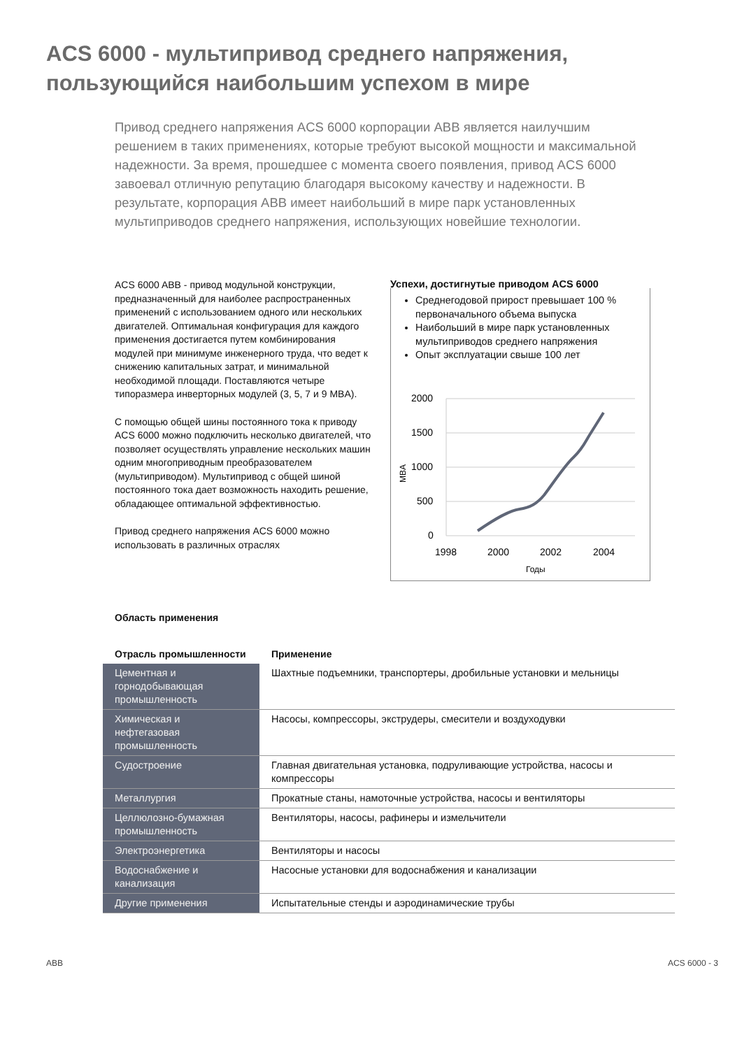ACS 6000 - мультипривод среднего напряжения,
пользующийся наибольшим успехом в мире
Привод среднего напряжения ACS 6000 корпорации ABB является наилучшим решением в таких применениях, которые требуют высокой мощности и максимальной надежности. За время, прошедшее с момента своего появления, привод ACS 6000 завоевал отличную репутацию благодаря высокому качеству и надежности. В результате, корпорация ABB имеет наибольший в мире парк установленных мультиприводов среднего напряжения, использующих новейшие технологии.
ACS 6000 ABB - привод модульной конструкции, предназначенный для наиболее распространенных применений с использованием одного или нескольких двигателей. Оптимальная конфигурация для каждого применения достигается путем комбинирования модулей при минимуме инженерного труда, что ведет к снижению капитальных затрат, и минимальной необходимой площади. Поставляются четыре типоразмера инверторных модулей (3, 5, 7 и 9 MBA).
С помощью общей шины постоянного тока к приводу ACS 6000 можно подключить несколько двигателей, что позволяет осуществлять управление нескольких машин одним многоприводным преобразователем (мультиприводом). Мультипривод с общей шиной постоянного тока дает возможность находить решение, обладающее оптимальной эффективностью.
Привод среднего напряжения ACS 6000 можно использовать в различных отраслях
Успехи, достигнутые приводом ACS 6000
Среднегодовой прирост превышает 100 % первоначального объема выпуска
Наибольший в мире парк установленных мультиприводов среднего напряжения
Опыт эксплуатации свыше 100 лет
2000
1500
1000
500
0
1998
2000
2002
2004
Годы
MBA
Область применения
| Отрасль промышленности | Применение |
| --- | --- |
| Цементная и горнодобывающая промышленность | Шахтные подъемники, транспортеры, дробильные установки и мельницы |
| Химическая и нефтегазовая промышленность | Насосы, компрессоры, экструдеры, смесители и воздуходувки |
| Судостроение | Главная двигательная установка, подруливающие устройства, насосы и компрессоры |
| Металлургия | Прокатные станы, намоточные устройства, насосы и вентиляторы |
| Целлюлозно-бумажная промышленность | Вентиляторы, насосы, рафинеры и измельчители |
| Электроэнергетика | Вентиляторы и насосы |
| Водоснабжение и канализация | Насосные установки для водоснабжения и канализации |
| Другие применения | Испытательные стенды и аэродинамические трубы |
ABB ACS 6000 - 3